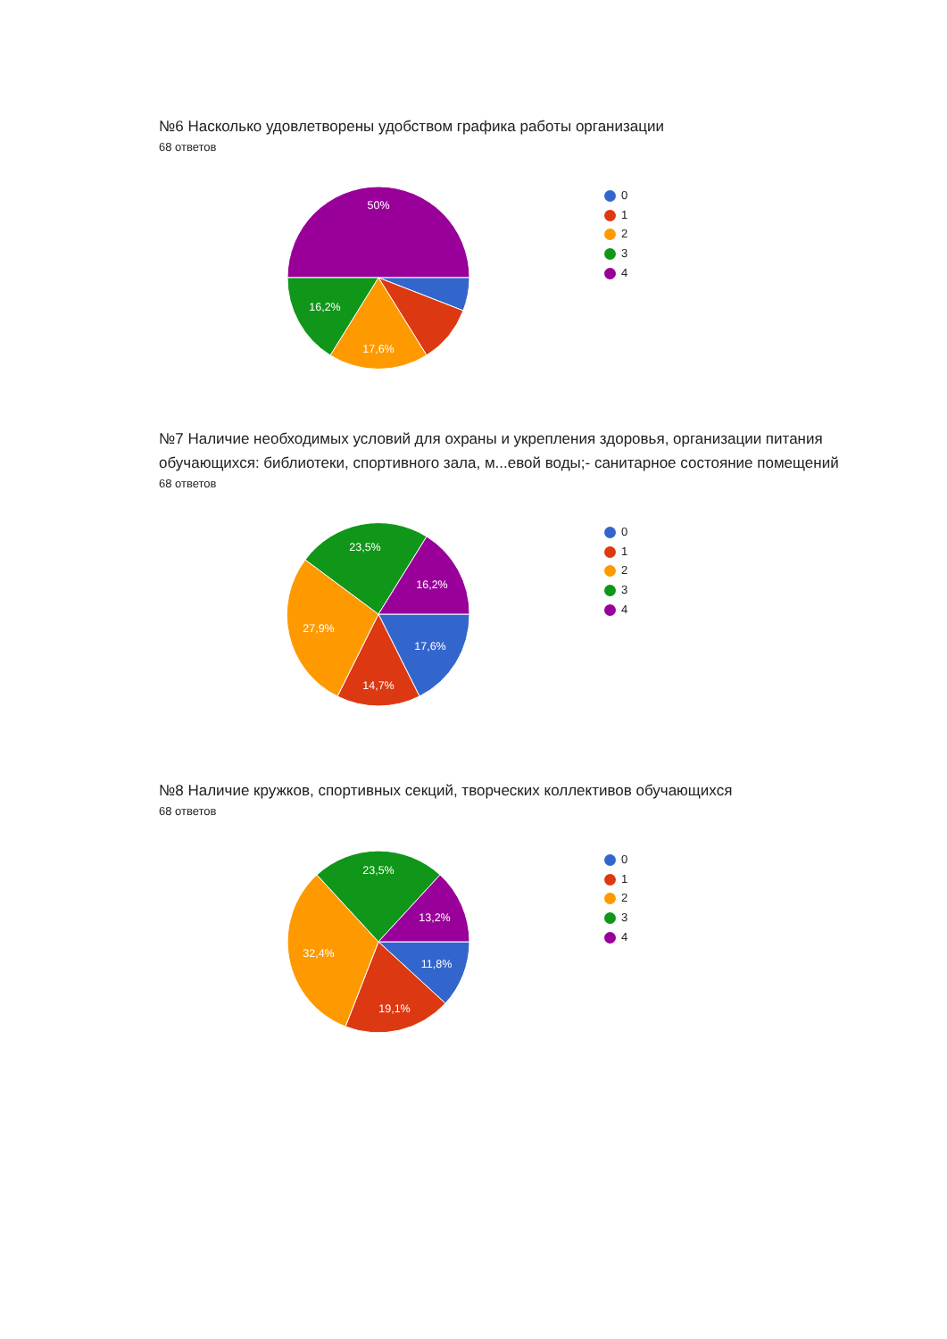№6 Насколько удовлетворены удобством графика работы организации
68 ответов
50%
16,2%
17,6%
0
1
2
3
4
№7 Наличие необходимых условий для охраны и укрепления здоровья, организации питания обучающихся: библиотеки, спортивного зала, м...евой воды;- санитарное состояние помещений
68 ответов
23,5%
16,2%
27,9%
17,6%
14,7%
0
1
2
3
4
№8 Наличие кружков, спортивных секций, творческих коллективов обучающихся
68 ответов
23,5%
13,2%
32,4%
11,8%
19,1%
0
1
2
3
4